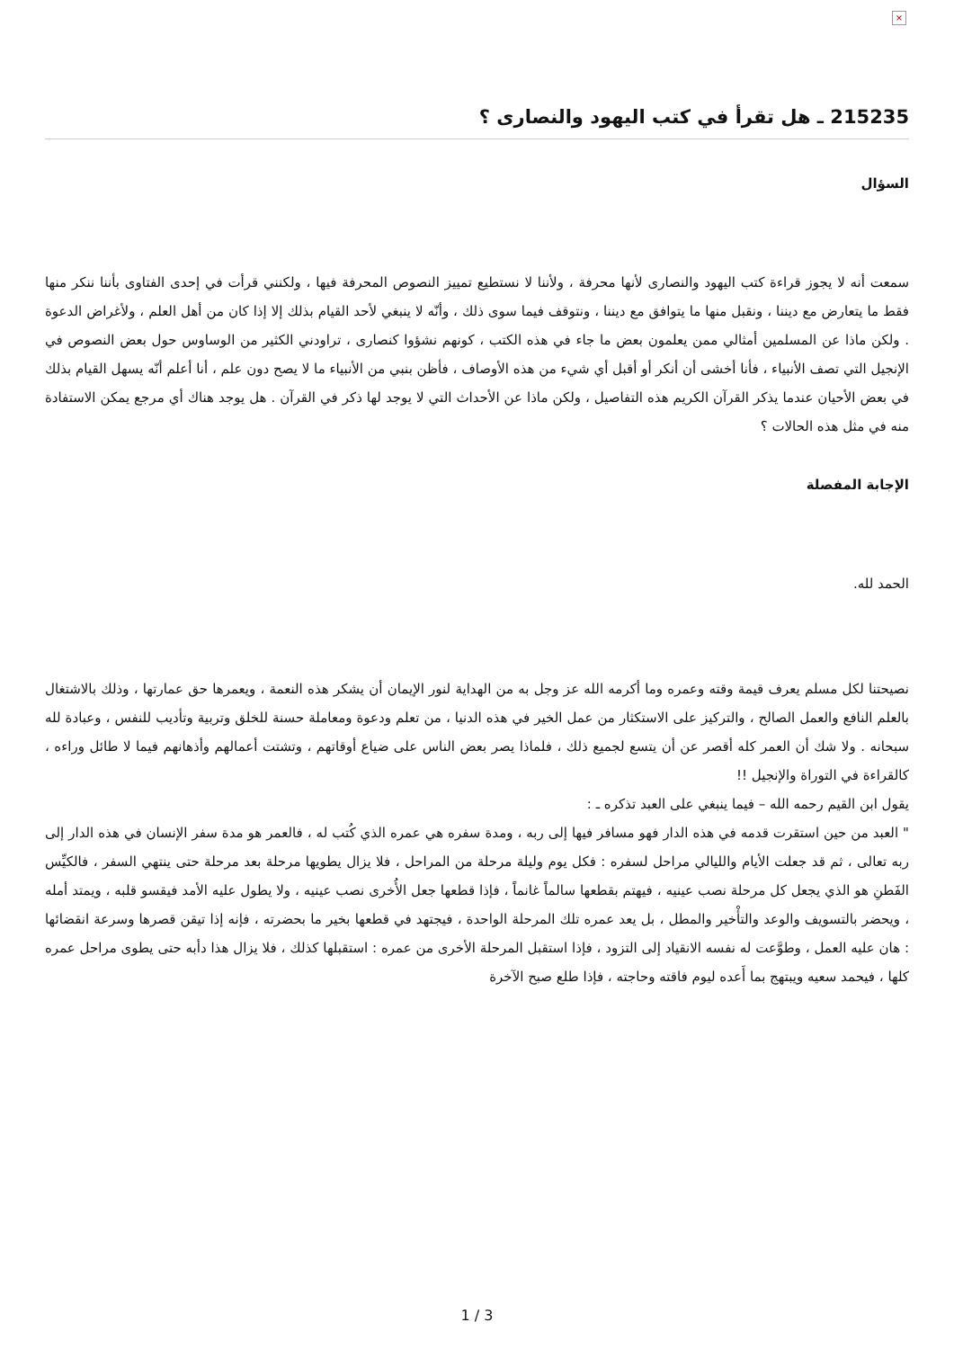×
215235 ـ هل تقرأ في كتب اليهود والنصارى ؟
السؤال
سمعت أنه لا يجوز قراءة كتب اليهود والنصارى لأنها محرفة ، ولأننا لا نستطيع تمييز النصوص المحرفة فيها ، ولكنني قرأت في إحدى الفتاوى بأننا ننكر منها فقط ما يتعارض مع ديننا ، ونقبل منها ما يتوافق مع ديننا ، ونتوقف فيما سوى ذلك ، وأنّه لا ينبغي لأحد القيام بذلك إلا إذا كان من أهل العلم ، ولأغراض الدعوة . ولكن ماذا عن المسلمين أمثالي ممن يعلمون بعض ما جاء في هذه الكتب ، كونهم نشؤوا كنصارى ، تراودني الكثير من الوساوس حول بعض النصوص في الإنجيل التي تصف الأنبياء ، فأنا أخشى أن أنكر أو أقبل أي شيء من هذه الأوصاف ، فأظن بنبي من الأنبياء ما لا يصح دون علم ، أنا أعلم أنّه يسهل القيام بذلك في بعض الأحيان عندما يذكر القرآن الكريم هذه التفاصيل ، ولكن ماذا عن الأحداث التي لا يوجد لها ذكر في القرآن . هل يوجد هناك أي مرجع يمكن الاستفادة منه في مثل هذه الحالات ؟
الإجابة المفصلة
الحمد لله.
نصيحتنا لكل مسلم يعرف قيمة وقته وعمره وما أكرمه الله عز وجل به من الهداية لنور الإيمان أن يشكر هذه النعمة ، ويعمرها حق عمارتها ، وذلك بالاشتغال بالعلم النافع والعمل الصالح ، والتركيز على الاستكثار من عمل الخير في هذه الدنيا ، من تعلم ودعوة ومعاملة حسنة للخلق وتربية وتأديب للنفس ، وعبادة لله سبحانه . ولا شك أن العمر كله أقصر عن أن يتسع لجميع ذلك ، فلماذا يصر بعض الناس على ضياع أوقاتهم ، وتشتت أعمالهم وأذهانهم فيما لا طائل وراءه ، كالقراءة في التوراة والإنجيل !!
يقول ابن القيم رحمه الله – فيما ينبغي على العبد تذكره ـ :
" العبد من حين استقرت قدمه في هذه الدار فهو مسافر فيها إلى ربه ، ومدة سفره هي عمره الذي كُتب له ، فالعمر هو مدة سفر الإنسان في هذه الدار إلى ربه تعالى ، ثم قد جعلت الأيام والليالي مراحل لسفره : فكل يوم وليلة مرحلة من المراحل ، فلا يزال يطويها مرحلة بعد مرحلة حتى ينتهي السفر ، فالكيِّس الفَطنِ هو الذي يجعل كل مرحلة نصب عينيه ، فيهتم بقطعها سالماً غانماً ، فإذا قطعها جعل الأُخرى نصب عينيه ، ولا يطول عليه الأمد فيقسو قلبه ، ويمتد أمله ، ويحضر بالتسويف والوعد والتأْخير والمطل ، بل يعد عمره تلك المرحلة الواحدة ، فيجتهد في قطعها بخير ما بحضرته ، فإنه إذا تيقن قصرها وسرعة انقضائها : هان عليه العمل ، وطوَّعت له نفسه الانقياد إلى التزود ، فإذا استقبل المرحلة الأخرى من عمره : استقبلها كذلك ، فلا يزال هذا دأبه حتى يطوى مراحل عمره كلها ، فيحمد سعيه ويبتهج بما أَعده ليوم فاقته وحاجته ، فإذا طلع صبح الآخرة
1 / 3